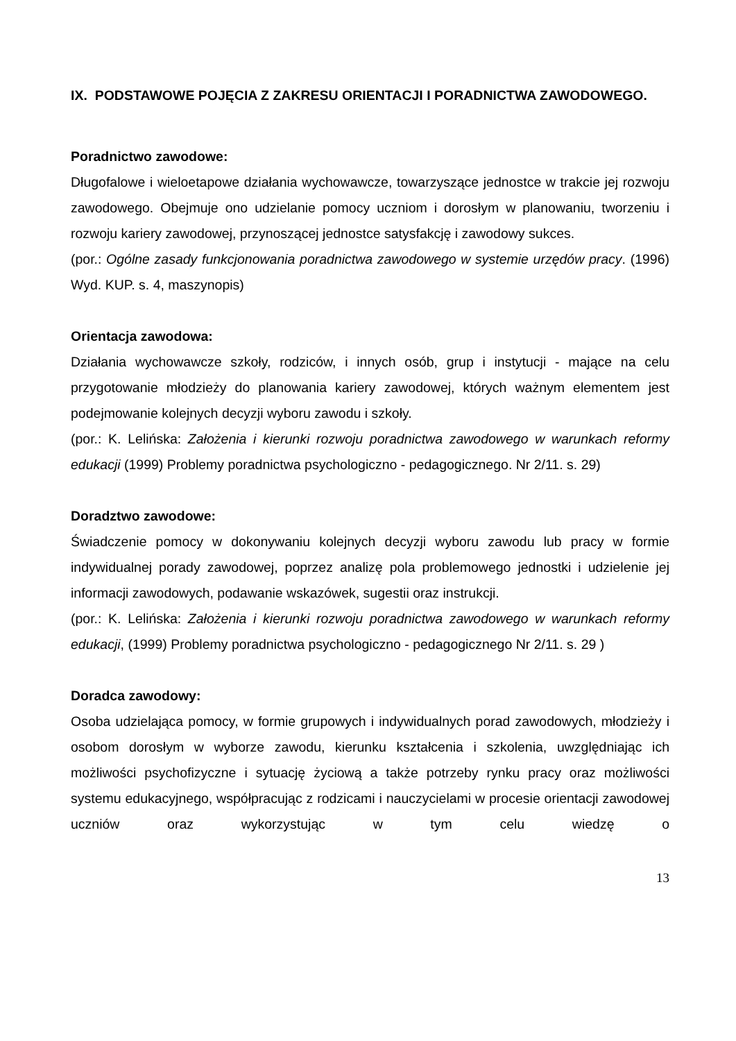IX. PODSTAWOWE POJĘCIA Z ZAKRESU ORIENTACJI I PORADNICTWA ZAWODOWEGO.
Poradnictwo zawodowe:
Długofalowe i wieloetapowe działania wychowawcze, towarzyszące jednostce w trakcie jej rozwoju zawodowego. Obejmuje ono udzielanie pomocy uczniom i dorosłym w planowaniu, tworzeniu i rozwoju kariery zawodowej, przynoszącej jednostce satysfakcję i zawodowy sukces.
(por.: Ogólne zasady funkcjonowania poradnictwa zawodowego w systemie urzędów pracy. (1996) Wyd. KUP. s. 4, maszynopis)
Orientacja zawodowa:
Działania wychowawcze szkoły, rodziców, i innych osób, grup i instytucji - mające na celu przygotowanie młodzieży do planowania kariery zawodowej, których ważnym elementem jest podejmowanie kolejnych decyzji wyboru zawodu i szkoły.
(por.: K. Lelińska: Założenia i kierunki rozwoju poradnictwa zawodowego w warunkach reformy edukacji (1999) Problemy poradnictwa psychologiczno - pedagogicznego. Nr 2/11. s. 29)
Doradztwo zawodowe:
Świadczenie pomocy w dokonywaniu kolejnych decyzji wyboru zawodu lub pracy w formie indywidualnej porady zawodowej, poprzez analizę pola problemowego jednostki i udzielenie jej informacji zawodowych, podawanie wskazówek, sugestii oraz instrukcji.
(por.: K. Lelińska: Założenia i kierunki rozwoju poradnictwa zawodowego w warunkach reformy edukacji, (1999) Problemy poradnictwa psychologiczno - pedagogicznego Nr 2/11. s. 29 )
Doradca zawodowy:
Osoba udzielająca pomocy, w formie grupowych i indywidualnych porad zawodowych, młodzieży i osobom dorosłym w wyborze zawodu, kierunku kształcenia i szkolenia, uwzględniając ich możliwości psychofizyczne i sytuację życiową a także potrzeby rynku pracy oraz możliwości systemu edukacyjnego, współpracując z rodzicami i nauczycielami w procesie orientacji zawodowej uczniów oraz wykorzystując w tym celu wiedzę o
13